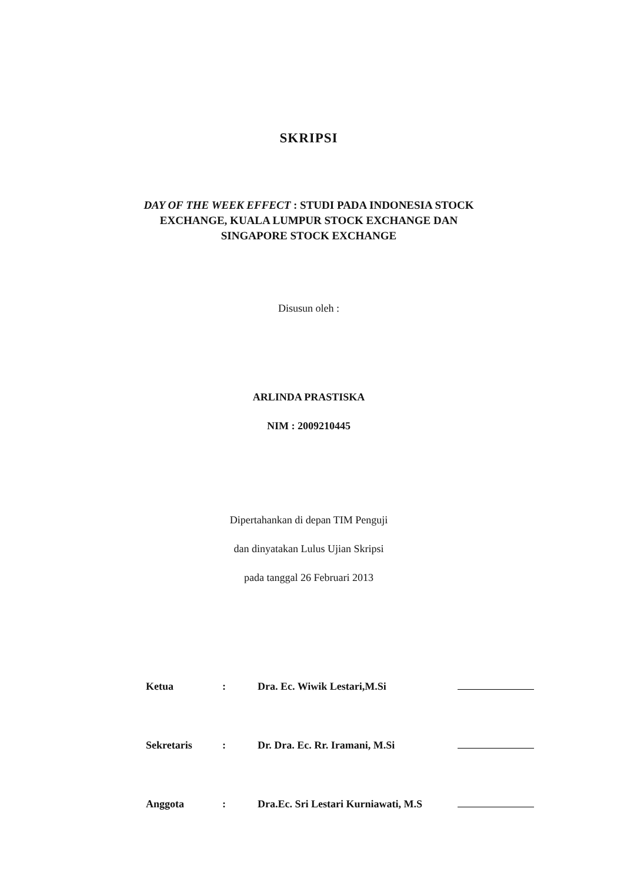SKRIPSI
DAY OF THE WEEK EFFECT : STUDI PADA INDONESIA STOCK EXCHANGE, KUALA LUMPUR STOCK EXCHANGE DAN SINGAPORE STOCK EXCHANGE
Disusun oleh :
ARLINDA PRASTISKA
NIM : 2009210445
Dipertahankan di depan TIM Penguji
dan dinyatakan Lulus Ujian Skripsi
pada tanggal 26 Februari 2013
Ketua: Dra. Ec. Wiwik Lestari,M.Si
Sekretaris: Dr. Dra. Ec. Rr. Iramani, M.Si
Anggota: Dra.Ec. Sri Lestari Kurniawati, M.S